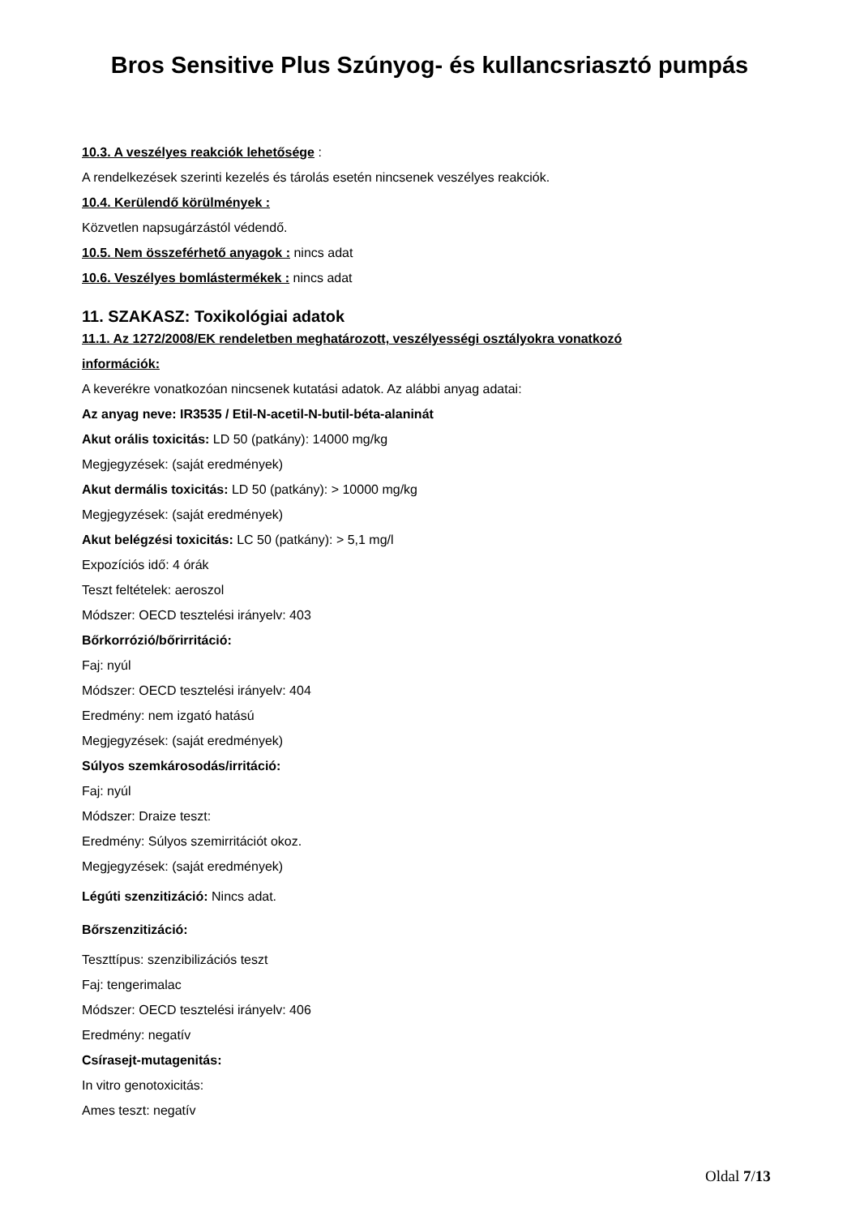Bros Sensitive Plus Szúnyog- és kullancsriasztó pumpás
10.3. A veszélyes reakciók lehetősége :
A rendelkezések szerinti kezelés és tárolás esetén nincsenek veszélyes reakciók.
10.4. Kerülendő körülmények :
Közvetlen napsugárzástól védendő.
10.5. Nem összeférhető anyagok : nincs adat
10.6. Veszélyes bomlástermékek : nincs adat
11. SZAKASZ: Toxikológiai adatok
11.1. Az 1272/2008/EK rendeletben meghatározott, veszélyességi osztályokra vonatkozó
információk:
A keverékre vonatkozóan nincsenek kutatási adatok. Az alábbi anyag adatai:
Az anyag neve: IR3535 / Etil-N-acetil-N-butil-béta-alaninát
Akut orális toxicitás: LD 50 (patkány): 14000 mg/kg
Megjegyzések: (saját eredmények)
Akut dermális toxicitás: LD 50 (patkány): > 10000 mg/kg
Megjegyzések: (saját eredmények)
Akut belégzési toxicitás: LC 50 (patkány): > 5,1 mg/l
Expozíciós idő: 4 órák
Teszt feltételek: aeroszol
Módszer: OECD tesztelési irányelv: 403
Bőrkorrózió/bőrirritáció:
Faj: nyúl
Módszer: OECD tesztelési irányelv: 404
Eredmény: nem izgató hatású
Megjegyzések: (saját eredmények)
Súlyos szemkárosodás/irritáció:
Faj: nyúl
Módszer: Draize teszt:
Eredmény: Súlyos szemirritációt okoz.
Megjegyzések: (saját eredmények)
Légúti szenzitizáció: Nincs adat.
Bőrszenzitizáció:
Teszttípus: szenzibilizációs teszt
Faj: tengerimalac
Módszer: OECD tesztelési irányelv: 406
Eredmény: negatív
Csírasejt-mutagenitás:
In vitro genotoxicitás:
Ames teszt: negatív
Oldal 7/13